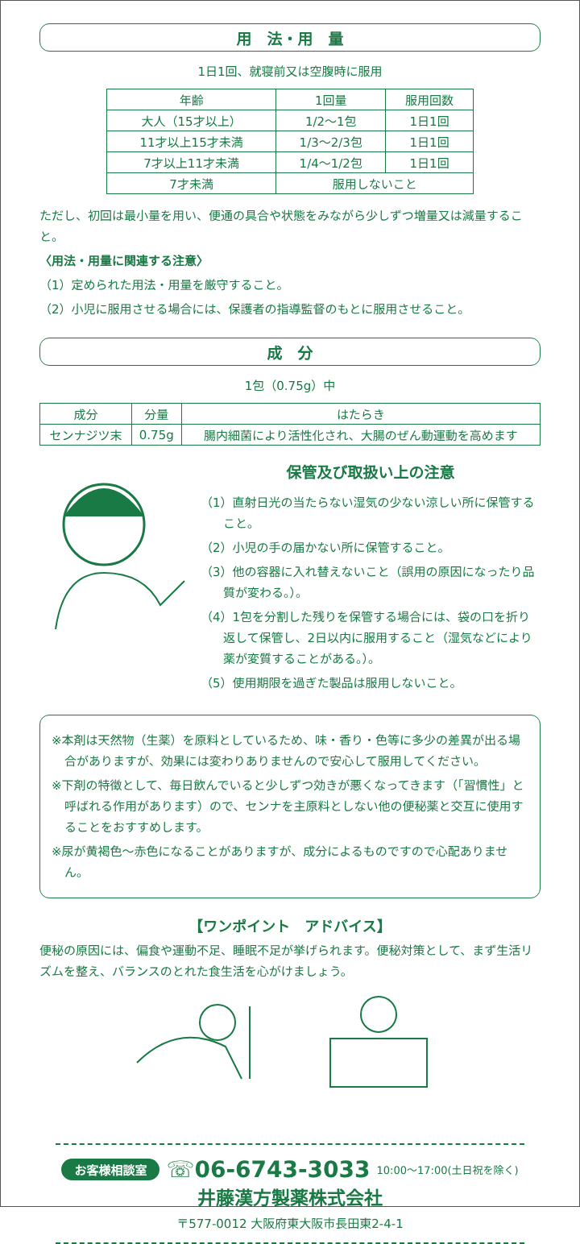用　法・用　量
1日1回、就寝前又は空腹時に服用
| 年齢 | 1回量 | 服用回数 |
| --- | --- | --- |
| 大人（15才以上） | 1/2〜1包 | 1日1回 |
| 11才以上15才未満 | 1/3〜2/3包 | 1日1回 |
| 7才以上11才未満 | 1/4〜1/2包 | 1日1回 |
| 7才未満 | 服用しないこと | |
ただし、初回は最小量を用い、便通の具合や状態をみながら少しずつ増量又は減量すること。
〈用法・用量に関連する注意〉
（1）定められた用法・用量を厳守すること。
（2）小児に服用させる場合には、保護者の指導監督のもとに服用させること。
成　分
1包（0.75g）中
| 成分 | 分量 | はたらき |
| --- | --- | --- |
| センナジツ末 | 0.75g | 腸内細菌により活性化され、大腸のぜん動運動を高めます |
保管及び取扱い上の注意
（1）直射日光の当たらない湿気の少ない涼しい所に保管すること。
（2）小児の手の届かない所に保管すること。
（3）他の容器に入れ替えないこと（誤用の原因になったり品質が変わる。）。
（4）1包を分割した残りを保管する場合には、袋の口を折り返して保管し、2日以内に服用すること（湿気などにより薬が変質することがある。）。
（5）使用期限を過ぎた製品は服用しないこと。
※本剤は天然物（生薬）を原料としているため、味・香り・色等に多少の差異が出る場合がありますが、効果には変わりありませんので安心して服用してください。
※下剤の特徴として、毎日飲んでいると少しずつ効きが悪くなってきます（「習慣性」と呼ばれる作用があります）ので、センナを主原料としない他の便秘薬と交互に使用することをおすすめします。
※尿が黄褐色〜赤色になることがありますが、成分によるものですので心配ありません。
【ワンポイント　アドバイス】
便秘の原因には、偏食や運動不足、睡眠不足が挙げられます。便秘対策として、まず生活リズムを整え、バランスのとれた食生活を心がけましょう。
お客様相談室 ☏06-6743-3033 10:00〜17:00(土日祝を除く)
井藤漢方製薬株式会社
〒577-0012 大阪府東大阪市長田東2-4-1